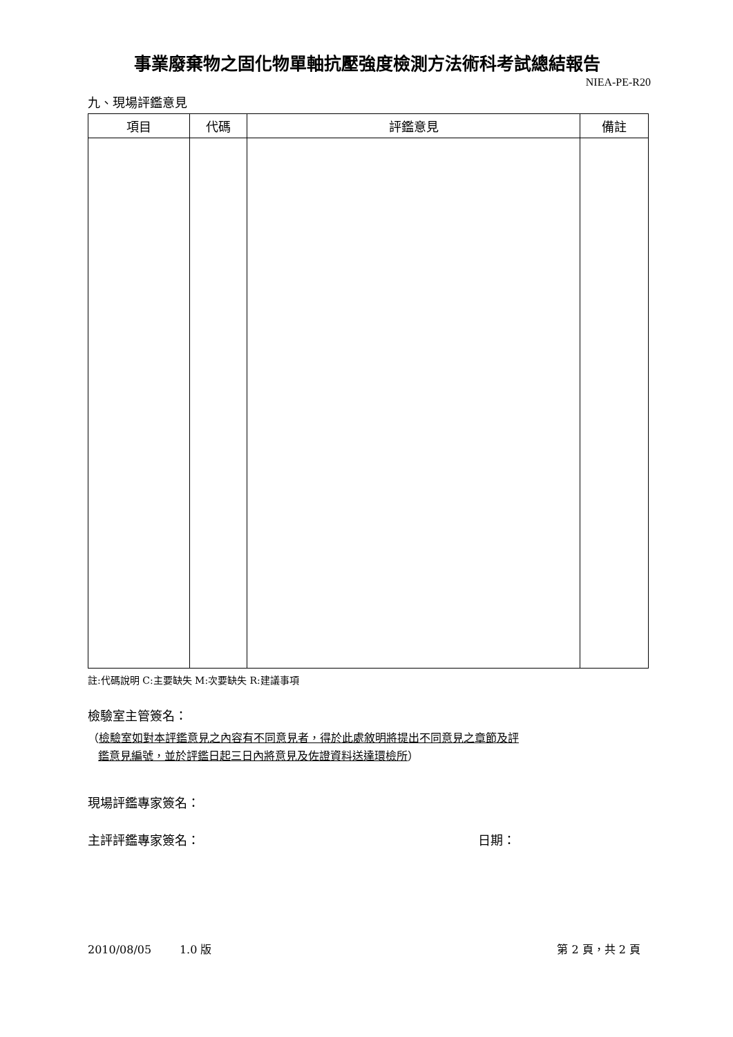事業廢棄物之固化物單軸抗壓強度檢測方法術科考試總結報告
NIEA-PE-R20
九、現場評鑑意見
| 項目 | 代碼 | 評鑑意見 | 備註 |
| --- | --- | --- | --- |
註:代碼說明 C:主要缺失 M:次要缺失 R:建議事項
檢驗室主管簽名：
（檢驗室如對本評鑑意見之內容有不同意見者，得於此處敘明將提出不同意見之章節及評
鑑意見編號，並於評鑑日起三日內將意見及佐證資料送達環檢所）
現場評鑑專家簽名：
主評評鑑專家簽名： 日期：
2010/08/05 1.0 版 第 2 頁，共 2 頁